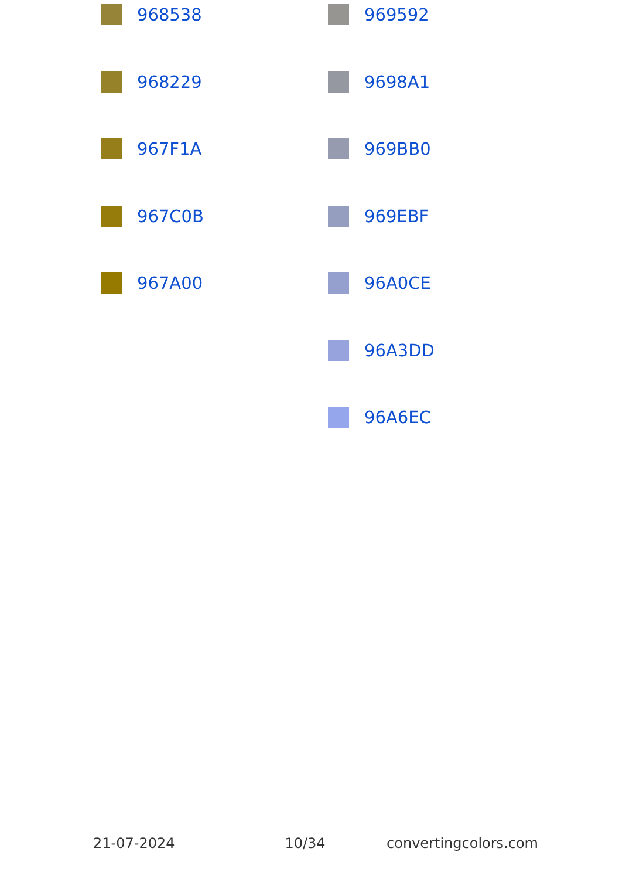968538
968229
967F1A
967C0B
967A00
969592
9698A1
969BB0
969EBF
96A0CE
96A3DD
96A6EC
21-07-2024 10/34 convertingcolors.com